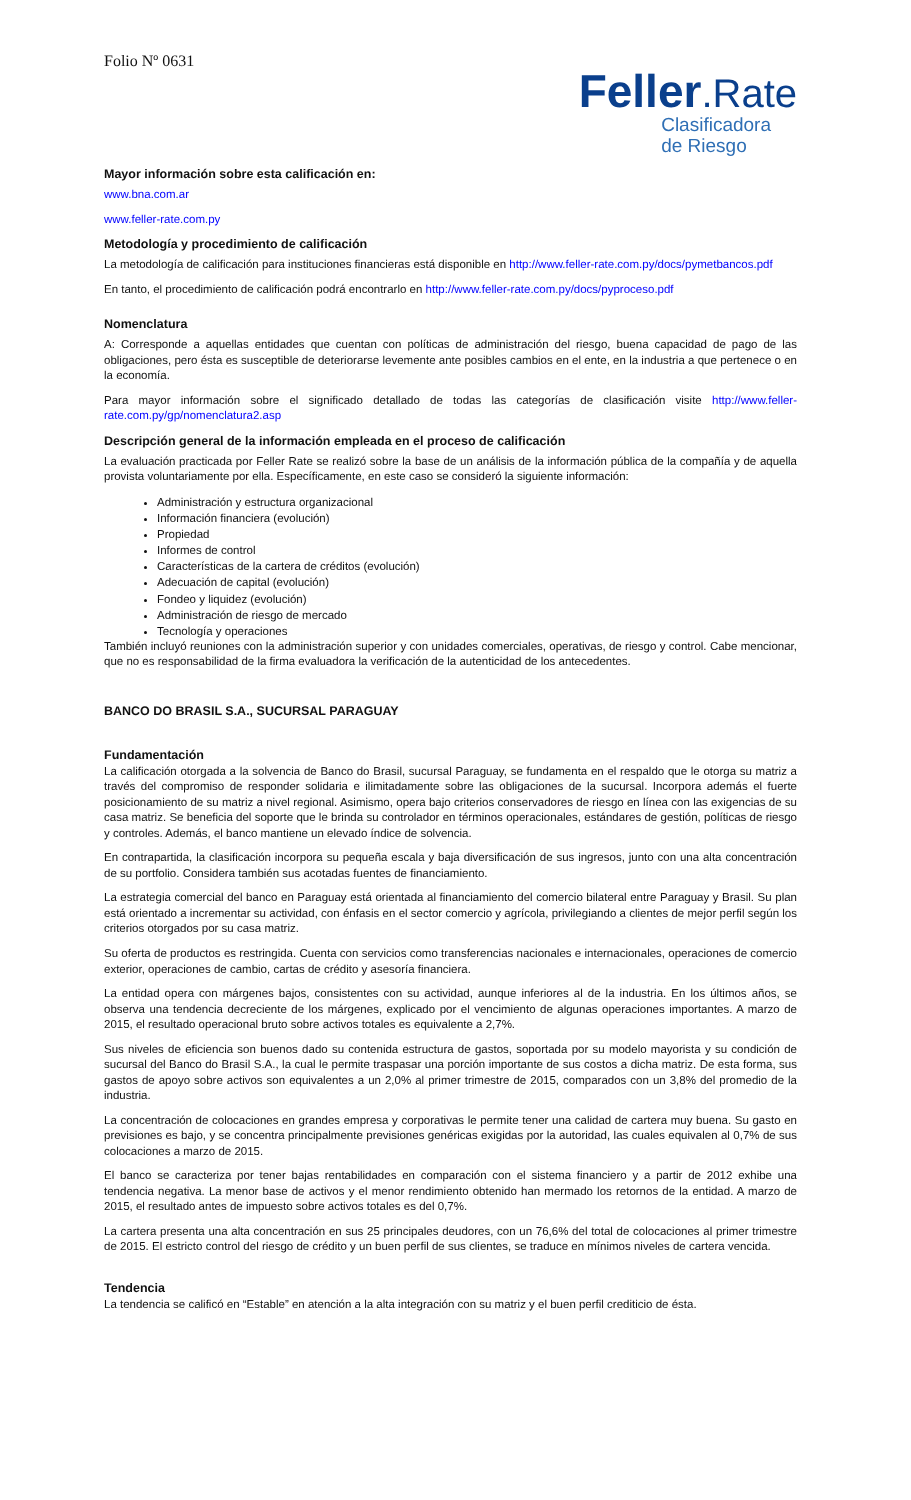Folio Nº 0631
Feller.Rate
Clasificadora
de Riesgo
Mayor información sobre esta calificación en:
www.bna.com.ar
www.feller-rate.com.py
Metodología y procedimiento de calificación
La metodología de calificación para instituciones financieras está disponible en http://www.feller-rate.com.py/docs/pymetbancos.pdf
En tanto, el procedimiento de calificación podrá encontrarlo en http://www.feller-rate.com.py/docs/pyproceso.pdf
Nomenclatura
A: Corresponde a aquellas entidades que cuentan con políticas de administración del riesgo, buena capacidad de pago de las obligaciones, pero ésta es susceptible de deteriorarse levemente ante posibles cambios en el ente, en la industria a que pertenece o en la economía.
Para mayor información sobre el significado detallado de todas las categorías de clasificación visite http://www.feller-rate.com.py/gp/nomenclatura2.asp
Descripción general de la información empleada en el proceso de calificación
La evaluación practicada por Feller Rate se realizó sobre la base de un análisis de la información pública de la compañía y de aquella provista voluntariamente por ella. Específicamente, en este caso se consideró la siguiente información:
Administración y estructura organizacional
Información financiera (evolución)
Propiedad
Informes de control
Características de la cartera de créditos (evolución)
Adecuación de capital (evolución)
Fondeo y liquidez (evolución)
Administración de riesgo de mercado
Tecnología y operaciones
También incluyó reuniones con la administración superior y con unidades comerciales, operativas, de riesgo y control. Cabe mencionar, que no es responsabilidad de la firma evaluadora la verificación de la autenticidad de los antecedentes.
BANCO DO BRASIL S.A., SUCURSAL PARAGUAY
Fundamentación
La calificación otorgada a la solvencia de Banco do Brasil, sucursal Paraguay, se fundamenta en el respaldo que le otorga su matriz a través del compromiso de responder solidaria e ilimitadamente sobre las obligaciones de la sucursal. Incorpora además el fuerte posicionamiento de su matriz a nivel regional. Asimismo, opera bajo criterios conservadores de riesgo en línea con las exigencias de su casa matriz. Se beneficia del soporte que le brinda su controlador en términos operacionales, estándares de gestión, políticas de riesgo y controles. Además, el banco mantiene un elevado índice de solvencia.
En contrapartida, la clasificación incorpora su pequeña escala y baja diversificación de sus ingresos, junto con una alta concentración de su portfolio. Considera también sus acotadas fuentes de financiamiento.
La estrategia comercial del banco en Paraguay está orientada al financiamiento del comercio bilateral entre Paraguay y Brasil. Su plan está orientado a incrementar su actividad, con énfasis en el sector comercio y agrícola, privilegiando a clientes de mejor perfil según los criterios otorgados por su casa matriz.
Su oferta de productos es restringida. Cuenta con servicios como transferencias nacionales e internacionales, operaciones de comercio exterior, operaciones de cambio, cartas de crédito y asesoría financiera.
La entidad opera con márgenes bajos, consistentes con su actividad, aunque inferiores al de la industria. En los últimos años, se observa una tendencia decreciente de los márgenes, explicado por el vencimiento de algunas operaciones importantes. A marzo de 2015, el resultado operacional bruto sobre activos totales es equivalente a 2,7%.
Sus niveles de eficiencia son buenos dado su contenida estructura de gastos, soportada por su modelo mayorista y su condición de sucursal del Banco do Brasil S.A., la cual le permite traspasar una porción importante de sus costos a dicha matriz. De esta forma, sus gastos de apoyo sobre activos son equivalentes a un 2,0% al primer trimestre de 2015, comparados con un 3,8% del promedio de la industria.
La concentración de colocaciones en grandes empresa y corporativas le permite tener una calidad de cartera muy buena. Su gasto en previsiones es bajo, y se concentra principalmente previsiones genéricas exigidas por la autoridad, las cuales equivalen al 0,7% de sus colocaciones a marzo de 2015.
El banco se caracteriza por tener bajas rentabilidades en comparación con el sistema financiero y a partir de 2012 exhibe una tendencia negativa. La menor base de activos y el menor rendimiento obtenido han mermado los retornos de la entidad. A marzo de 2015, el resultado antes de impuesto sobre activos totales es del 0,7%.
La cartera presenta una alta concentración en sus 25 principales deudores, con un 76,6% del total de colocaciones al primer trimestre de 2015. El estricto control del riesgo de crédito y un buen perfil de sus clientes, se traduce en mínimos niveles de cartera vencida.
Tendencia
La tendencia se calificó en “Estable” en atención a la alta integración con su matriz y el buen perfil crediticio de ésta.